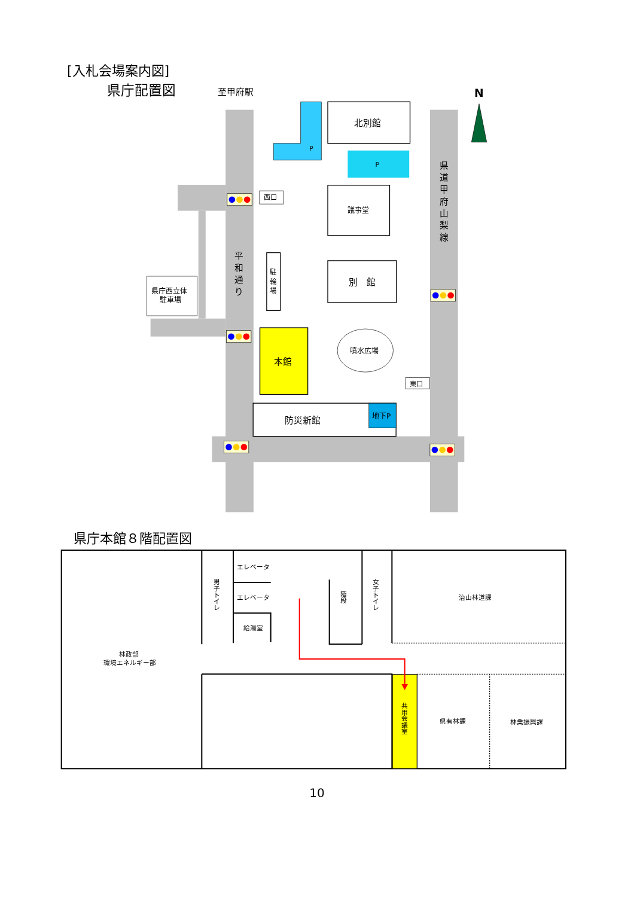[入札会場案内図]
県庁配置図
至甲府駅
N
P
北別館
P
議事堂
別　館
西口
駐 輪 場
平 和 通 り
県 道 甲 府 山 梨 線
県庁西立体
駐車場
本館
噴水広場
東口
防災新館
地下P
県庁本館８階配置図
エレベータ
エレベータ
給湯室
男 子 ト イ レ
階 段
女 子 ト イ レ
治山林道課
林政部
環境エネルギー部
共 用 会 議 室
県有林課
林業振興課
10